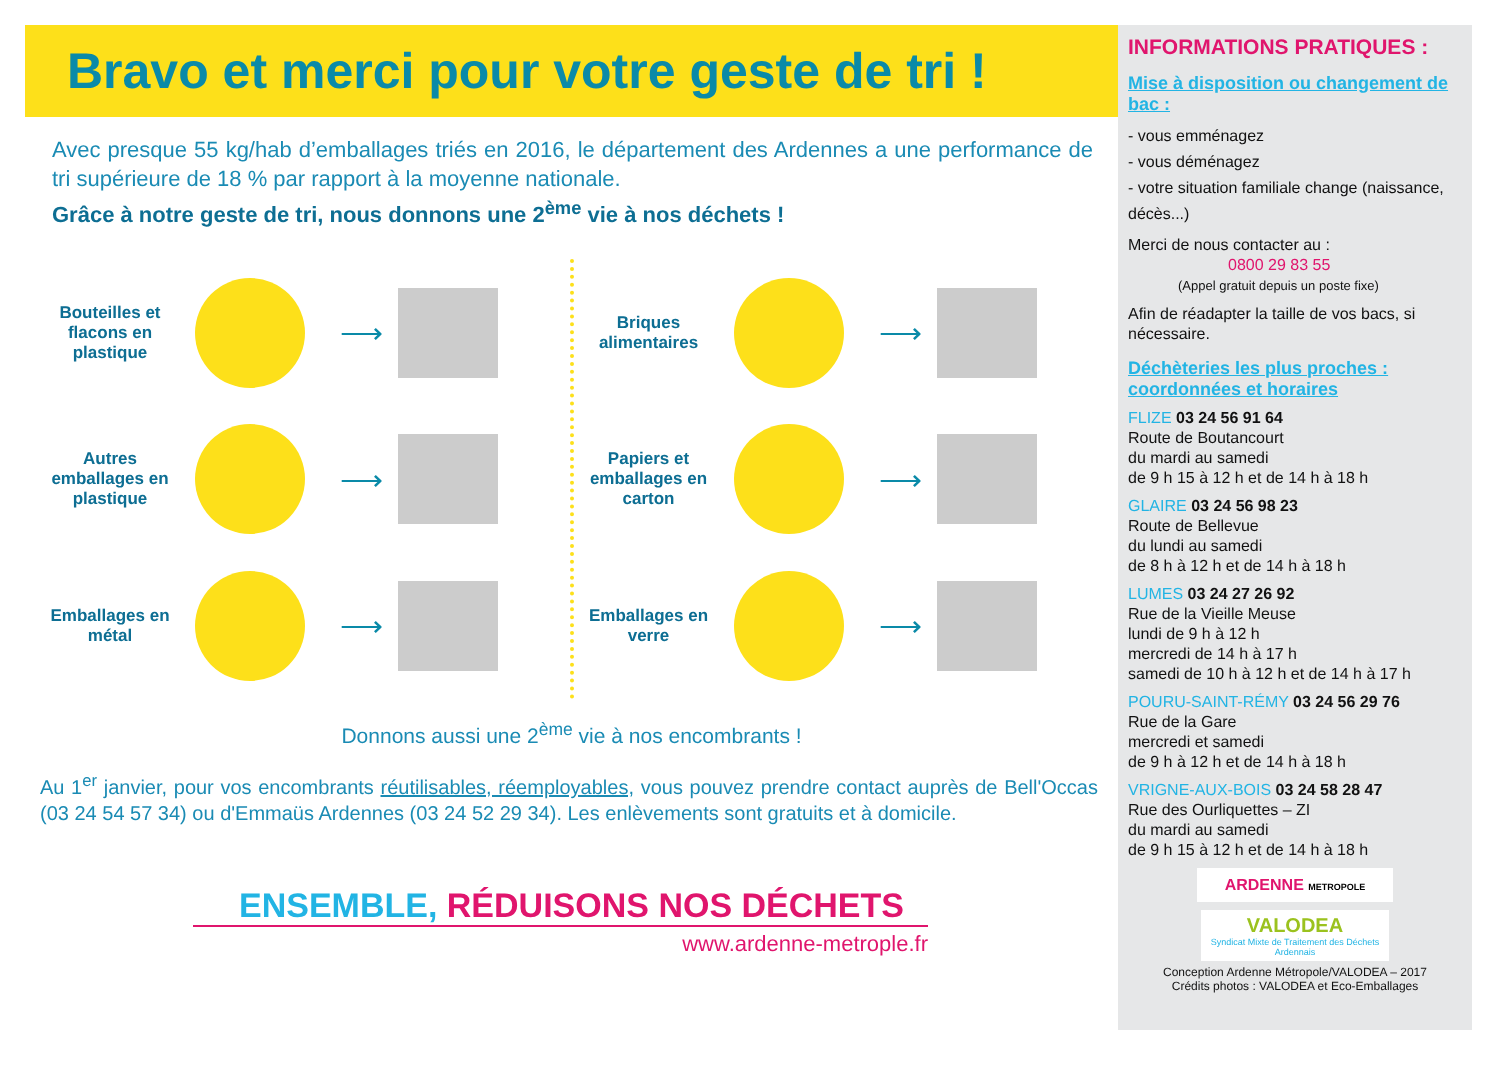Bravo et merci pour votre geste de tri !
Avec presque 55 kg/hab d’emballages triés en 2016, le département des Ardennes a une performance de tri supérieure de 18 % par rapport à la moyenne nationale.
Grâce à notre geste de tri, nous donnons une 2<sup>ème</sup> vie à nos déchets !
Bouteilles et flacons en plastique
⟶
Autres emballages en plastique
⟶
Emballages en métal
⟶
Briques alimentaires
⟶
Papiers et emballages en carton
⟶
Emballages en verre
⟶
Donnons aussi une 2<sup>ème</sup> vie à nos encombrants !
Au 1<sup>er</sup> janvier, pour vos encombrants réutilisables, réemployables, vous pouvez prendre contact auprès de Bell'Occas (03 24 54 57 34) ou d'Emmaüs Ardennes (03 24 52 29 34). Les enlèvements sont gratuits et à domicile.
ENSEMBLE, RÉDUISONS NOS DÉCHETS
www.ardenne-metrople.fr
INFORMATIONS PRATIQUES :
Mise à disposition ou changement de bac :
- vous emménagez
- vous déménagez
- votre situation familiale change (naissance, décès...)
Merci de nous contacter au :
0800 29 83 55
(Appel gratuit depuis un poste fixe)
Afin de réadapter la taille de vos bacs, si nécessaire.
Déchèteries les plus proches : coordonnées et horaires
FLIZE 03 24 56 91 64
Route de Boutancourt
du mardi au samedi
de 9 h 15 à 12 h et de 14 h à 18 h
GLAIRE 03 24 56 98 23
Route de Bellevue
du lundi au samedi
de 8 h à 12 h et de 14 h à 18 h
LUMES 03 24 27 26 92
Rue de la Vieille Meuse
lundi de 9 h à 12 h
mercredi de 14 h à 17 h
samedi de 10 h à 12 h et de 14 h à 17 h
POURU-SAINT-RÉMY 03 24 56 29 76
Rue de la Gare
mercredi et samedi
de 9 h à 12 h et de 14 h à 18 h
VRIGNE-AUX-BOIS 03 24 58 28 47
Rue des Ourliquettes – ZI
du mardi au samedi
de 9 h 15 à 12 h et de 14 h à 18 h
ARDENNE METROPOLE
VALODEA
Syndicat Mixte de Traitement des Déchets Ardennais
Conception Ardenne Métropole/VALODEA – 2017
Crédits photos : VALODEA et Eco-Emballages